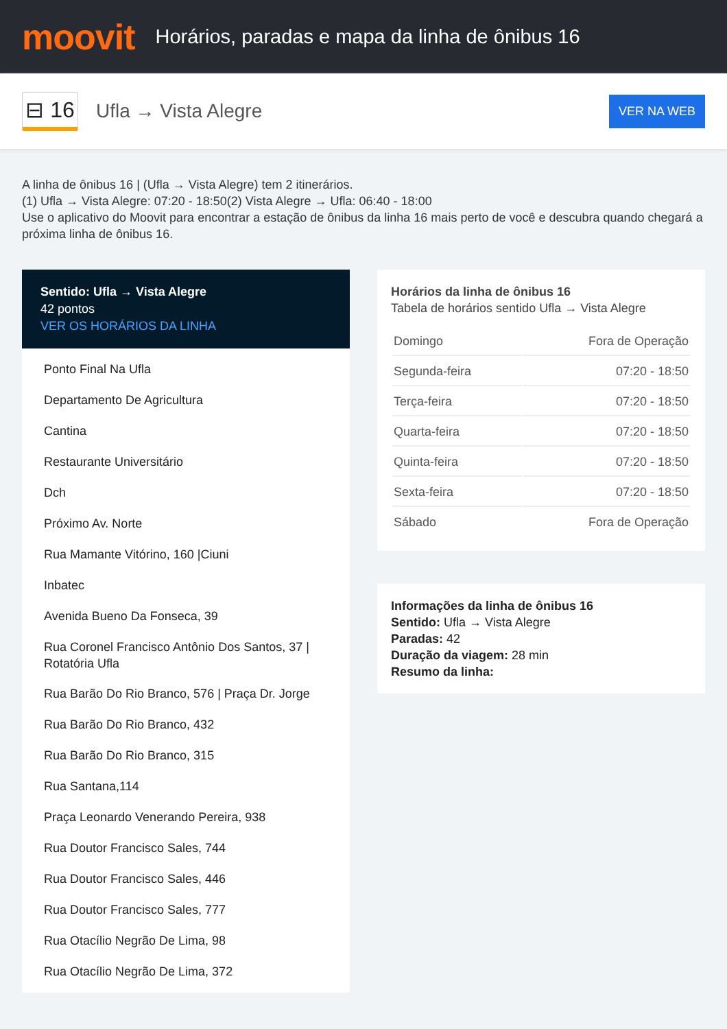moovit
Horários, paradas e mapa da linha de ônibus 16
⊟ 16
Ufla → Vista Alegre
VER NA WEB
A linha de ônibus 16 | (Ufla → Vista Alegre) tem 2 itinerários.
(1) Ufla → Vista Alegre: 07:20 - 18:50(2) Vista Alegre → Ufla: 06:40 - 18:00
Use o aplicativo do Moovit para encontrar a estação de ônibus da linha 16 mais perto de você e descubra quando chegará a próxima linha de ônibus 16.
Sentido: Ufla → Vista Alegre
42 pontos
VER OS HORÁRIOS DA LINHA
Ponto Final Na Ufla
Departamento De Agricultura
Cantina
Restaurante Universitário
Dch
Próximo Av. Norte
Rua Mamante Vitórino, 160 |Ciuni
Inbatec
Avenida Bueno Da Fonseca, 39
Rua Coronel Francisco Antônio Dos Santos, 37 | Rotatória Ufla
Rua Barão Do Rio Branco, 576 | Praça Dr. Jorge
Rua Barão Do Rio Branco, 432
Rua Barão Do Rio Branco, 315
Rua Santana,114
Praça Leonardo Venerando Pereira, 938
Rua Doutor Francisco Sales, 744
Rua Doutor Francisco Sales, 446
Rua Doutor Francisco Sales, 777
Rua Otacílio Negrão De Lima, 98
Rua Otacílio Negrão De Lima, 372
Horários da linha de ônibus 16
Tabela de horários sentido Ufla → Vista Alegre
| Domingo | Fora de Operação |
| Segunda-feira | 07:20 - 18:50 |
| Terça-feira | 07:20 - 18:50 |
| Quarta-feira | 07:20 - 18:50 |
| Quinta-feira | 07:20 - 18:50 |
| Sexta-feira | 07:20 - 18:50 |
| Sábado | Fora de Operação |
Informações da linha de ônibus 16
Sentido: Ufla → Vista Alegre
Paradas: 42
Duração da viagem: 28 min
Resumo da linha: